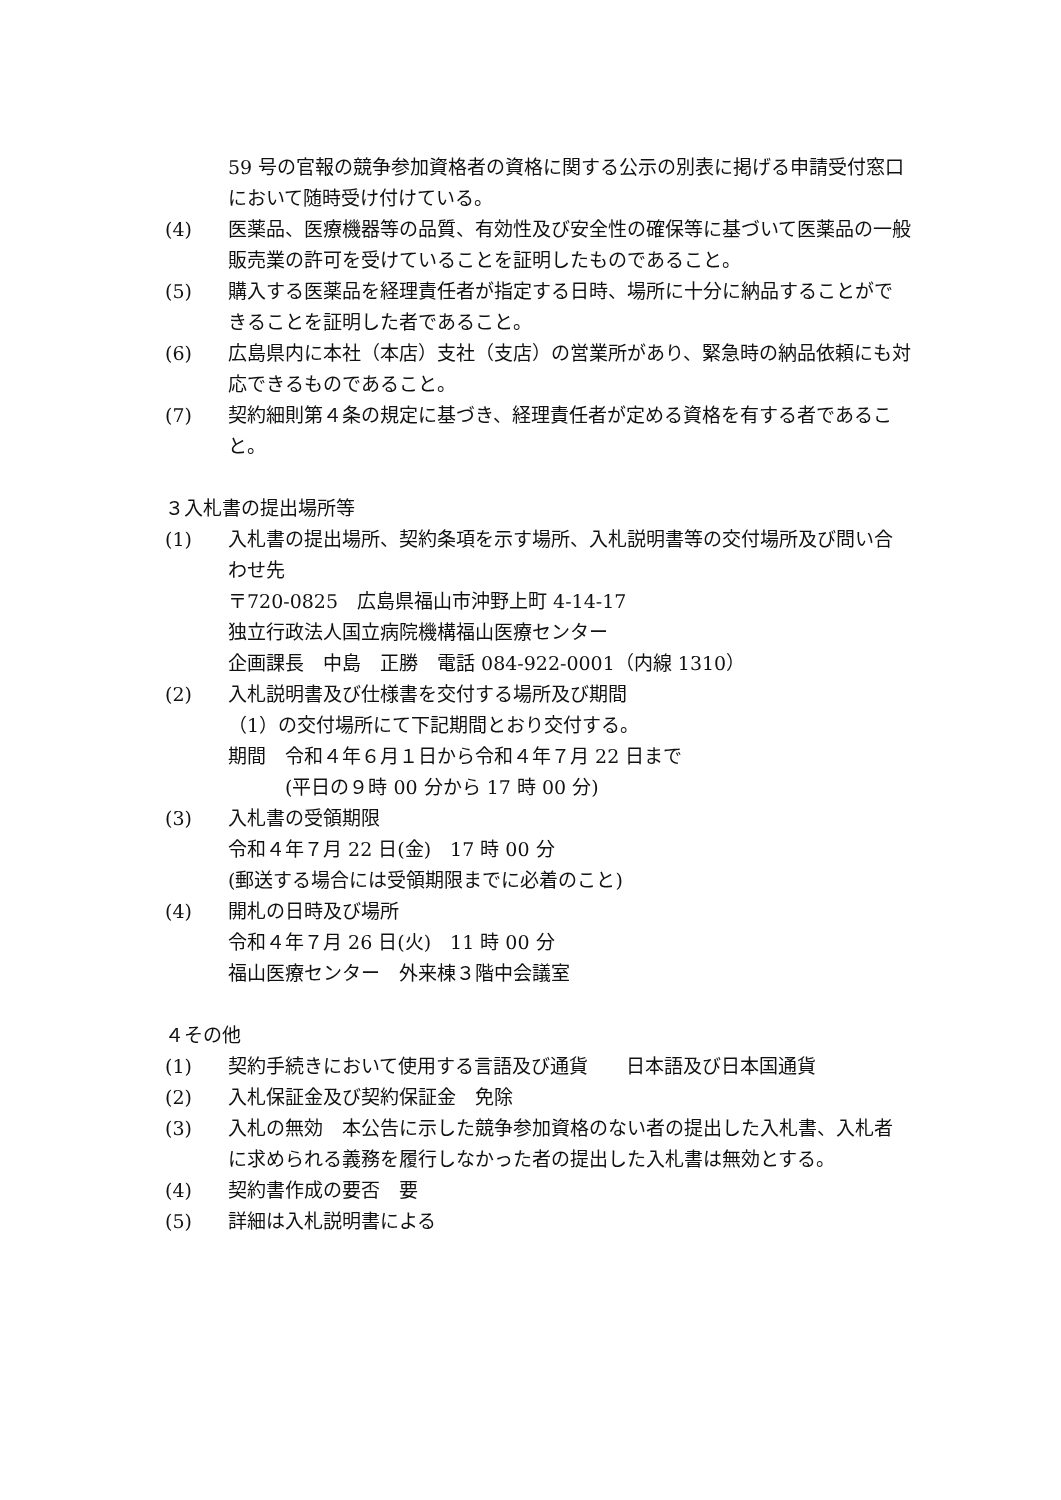59 号の官報の競争参加資格者の資格に関する公示の別表に掲げる申請受付窓口において随時受け付けている。
(4) 医薬品、医療機器等の品質、有効性及び安全性の確保等に基づいて医薬品の一般販売業の許可を受けていることを証明したものであること。
(5) 購入する医薬品を経理責任者が指定する日時、場所に十分に納品することができることを証明した者であること。
(6) 広島県内に本社（本店）支社（支店）の営業所があり、緊急時の納品依頼にも対応できるものであること。
(7) 契約細則第４条の規定に基づき、経理責任者が定める資格を有する者であること。
３入札書の提出場所等
(1) 入札書の提出場所、契約条項を示す場所、入札説明書等の交付場所及び問い合わせ先
〒720-0825　広島県福山市沖野上町 4-14-17
独立行政法人国立病院機構福山医療センター
企画課長　中島　正勝　電話 084-922-0001（内線 1310）
(2) 入札説明書及び仕様書を交付する場所及び期間
（1）の交付場所にて下記期間とおり交付する。
期間　令和４年６月１日から令和４年７月 22 日まで
　　　(平日の９時 00 分から 17 時 00 分)
(3) 入札書の受領期限
令和４年７月 22 日(金)　17 時 00 分
(郵送する場合には受領期限までに必着のこと)
(4) 開札の日時及び場所
令和４年７月 26 日(火)　11 時 00 分
福山医療センター　外来棟３階中会議室
４その他
(1) 契約手続きにおいて使用する言語及び通貨　　日本語及び日本国通貨
(2) 入札保証金及び契約保証金　免除
(3) 入札の無効　本公告に示した競争参加資格のない者の提出した入札書、入札者に求められる義務を履行しなかった者の提出した入札書は無効とする。
(4) 契約書作成の要否　要
(5) 詳細は入札説明書による